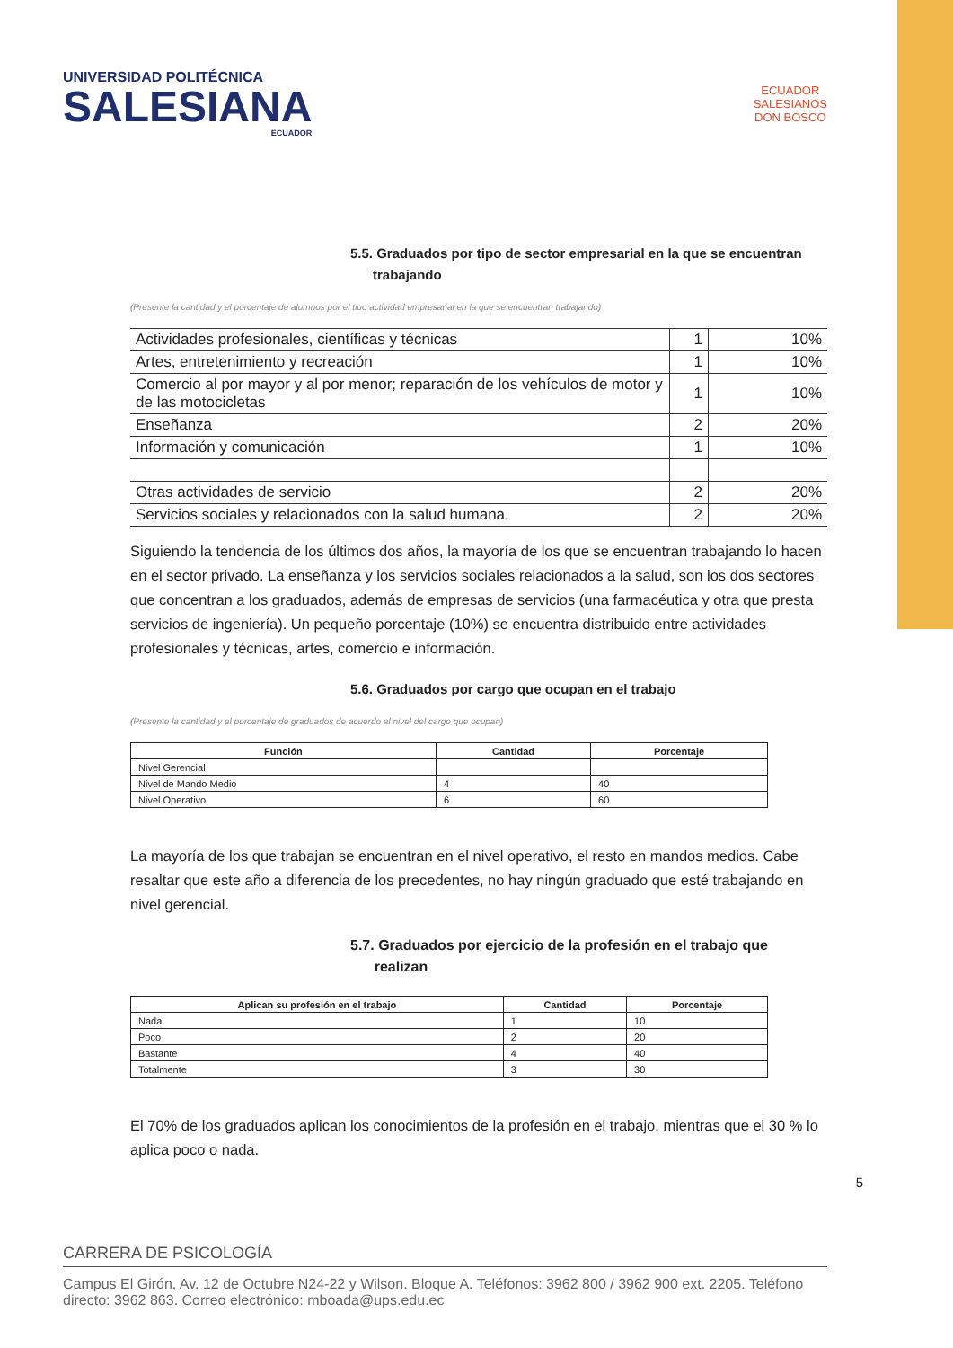UNIVERSIDAD POLITÉCNICA
SALESIANA
ECUADOR
ECUADOR
SALESIANOS
DON BOSCO
5.5. Graduados por tipo de sector empresarial en la que se encuentran
trabajando
(Presente la cantidad y el porcentaje de alumnos por el tipo actividad empresarial en la que se encuentran trabajando)
| Actividades profesionales, científicas y técnicas | 1 | 10% |
| Artes, entretenimiento y recreación | 1 | 10% |
| Comercio al por mayor y al por menor; reparación de los vehículos de motor y de las motocicletas | 1 | 10% |
| Enseñanza | 2 | 20% |
| Información y comunicación | 1 | 10% |
| Otras actividades de servicio | 2 | 20% |
| Servicios sociales y relacionados con la salud humana. | 2 | 20% |
Siguiendo la tendencia de los últimos dos años, la mayoría de los que se encuentran trabajando lo hacen en el sector privado. La enseñanza y los servicios sociales relacionados a la salud, son los dos sectores que concentran a los graduados, además de empresas de servicios (una farmacéutica y otra que presta servicios de ingeniería). Un pequeño porcentaje (10%) se encuentra distribuido entre actividades profesionales y técnicas, artes, comercio e información.
5.6. Graduados por cargo que ocupan en el trabajo
(Presente la cantidad y el porcentaje de graduados de acuerdo al nivel del cargo que ocupan)
| Función | Cantidad | Porcentaje |
| --- | --- | --- |
| Nivel Gerencial | | |
| Nivel de Mando Medio | 4 | 40 |
| Nivel Operativo | 6 | 60 |
La mayoría de los que trabajan se encuentran en el nivel operativo, el resto en mandos medios. Cabe resaltar que este año a diferencia de los precedentes, no hay ningún graduado que esté trabajando en nivel gerencial.
5.7. Graduados por ejercicio de la profesión en el trabajo que
realizan
| Aplican su profesión en el trabajo | Cantidad | Porcentaje |
| --- | --- | --- |
| Nada | 1 | 10 |
| Poco | 2 | 20 |
| Bastante | 4 | 40 |
| Totalmente | 3 | 30 |
El 70% de los graduados aplican los conocimientos de la profesión en el trabajo, mientras que el 30 % lo aplica poco o nada.
5
CARRERA DE PSICOLOGÍA
Campus El Girón, Av. 12 de Octubre N24-22 y Wilson. Bloque A. Teléfonos: 3962 800 / 3962 900 ext. 2205. Teléfono directo: 3962 863. Correo electrónico: mboada@ups.edu.ec